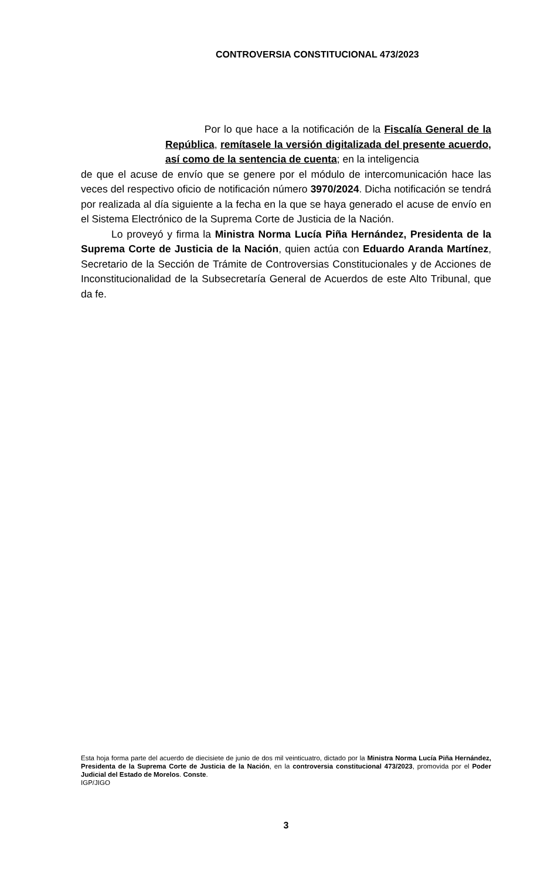CONTROVERSIA CONSTITUCIONAL 473/2023
Por lo que hace a la notificación de la Fiscalía General de la República, remítasele la versión digitalizada del presente acuerdo, así como de la sentencia de cuenta; en la inteligencia
de que el acuse de envío que se genere por el módulo de intercomunicación hace las veces del respectivo oficio de notificación número 3970/2024. Dicha notificación se tendrá por realizada al día siguiente a la fecha en la que se haya generado el acuse de envío en el Sistema Electrónico de la Suprema Corte de Justicia de la Nación.
Lo proveyó y firma la Ministra Norma Lucía Piña Hernández, Presidenta de la Suprema Corte de Justicia de la Nación, quien actúa con Eduardo Aranda Martínez, Secretario de la Sección de Trámite de Controversias Constitucionales y de Acciones de Inconstitucionalidad de la Subsecretaría General de Acuerdos de este Alto Tribunal, que da fe.
Esta hoja forma parte del acuerdo de diecisiete de junio de dos mil veinticuatro, dictado por la Ministra Norma Lucía Piña Hernández, Presidenta de la Suprema Corte de Justicia de la Nación, en la controversia constitucional 473/2023, promovida por el Poder Judicial del Estado de Morelos. Conste.
IGP/JIGO
3